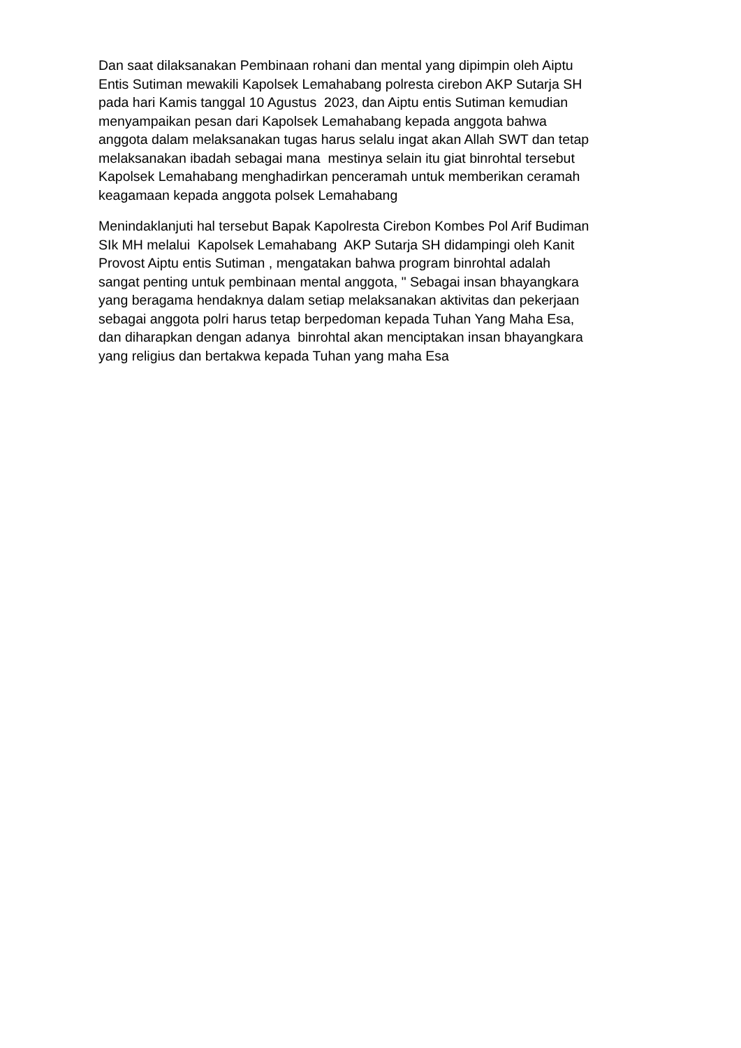Dan saat dilaksanakan Pembinaan rohani dan mental yang dipimpin oleh Aiptu
Entis Sutiman mewakili Kapolsek Lemahabang polresta cirebon AKP Sutarja SH
pada hari Kamis tanggal 10 Agustus 2023, dan Aiptu entis Sutiman kemudian
menyampaikan pesan dari Kapolsek Lemahabang kepada anggota bahwa
anggota dalam melaksanakan tugas harus selalu ingat akan Allah SWT dan tetap
melaksanakan ibadah sebagai mana mestinya selain itu giat binrohtal tersebut
Kapolsek Lemahabang menghadirkan penceramah untuk memberikan ceramah
keagamaan kepada anggota polsek Lemahabang
Menindaklanjuti hal tersebut Bapak Kapolresta Cirebon Kombes Pol Arif Budiman
SIk MH melalui Kapolsek Lemahabang AKP Sutarja SH didampingi oleh Kanit
Provost Aiptu entis Sutiman , mengatakan bahwa program binrohtal adalah
sangat penting untuk pembinaan mental anggota, " Sebagai insan bhayangkara
yang beragama hendaknya dalam setiap melaksanakan aktivitas dan pekerjaan
sebagai anggota polri harus tetap berpedoman kepada Tuhan Yang Maha Esa,
dan diharapkan dengan adanya binrohtal akan menciptakan insan bhayangkara
yang religius dan bertakwa kepada Tuhan yang maha Esa